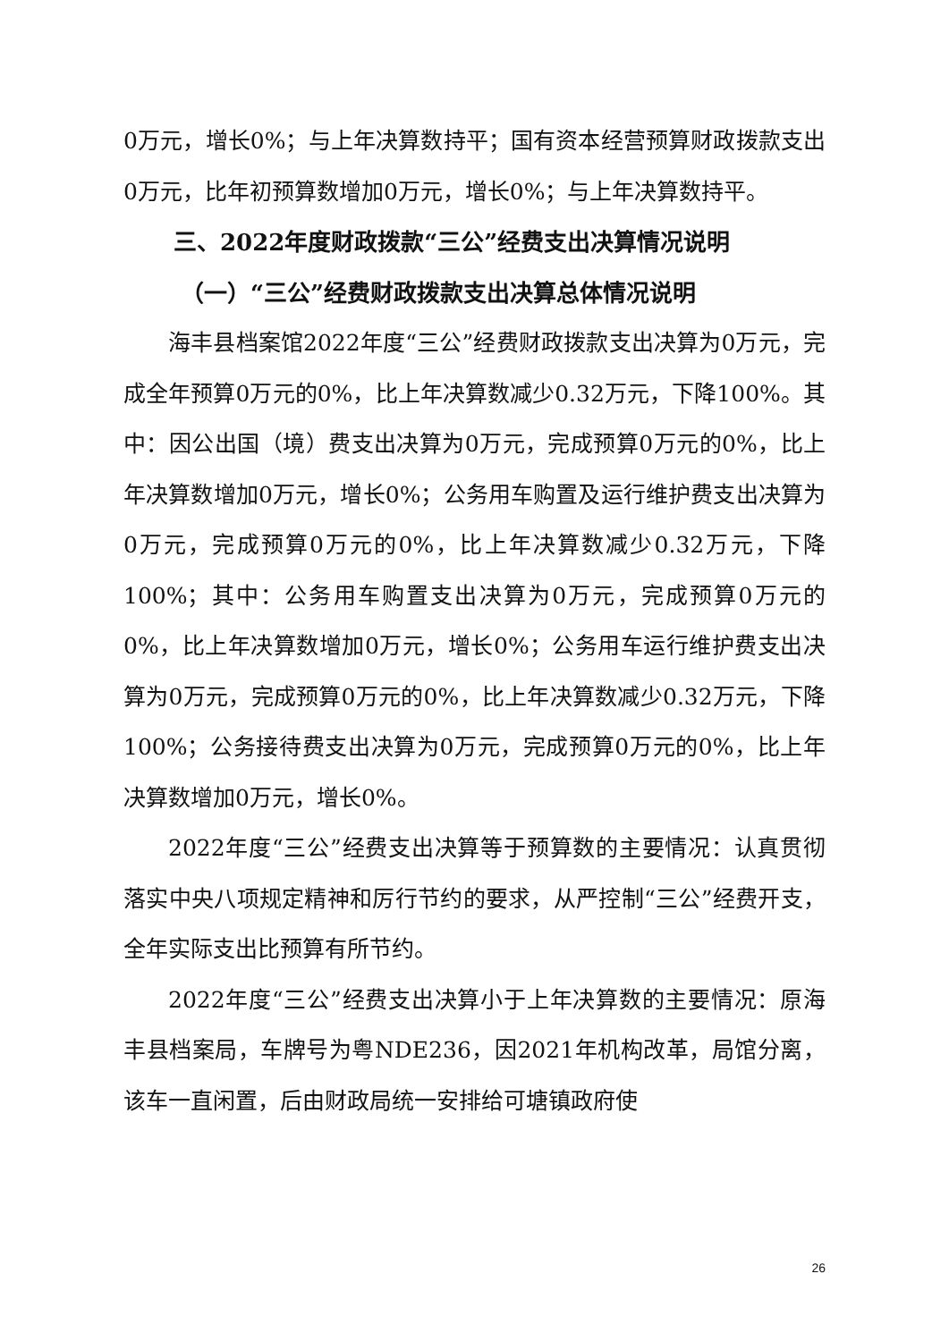0万元，增长0%；与上年决算数持平；国有资本经营预算财政拨款支出0万元，比年初预算数增加0万元，增长0%；与上年决算数持平。
三、2022年度财政拨款“三公”经费支出决算情况说明
（一）“三公”经费财政拨款支出决算总体情况说明
海丰县档案馆2022年度“三公”经费财政拨款支出决算为0万元，完成全年预算0万元的0%，比上年决算数减少0.32万元，下降100%。其中：因公出国（境）费支出决算为0万元，完成预算0万元的0%，比上年决算数增加0万元，增长0%；公务用车购置及运行维护费支出决算为0万元，完成预算0万元的0%，比上年决算数减少0.32万元，下降100%；其中：公务用车购置支出决算为0万元，完成预算0万元的0%，比上年决算数增加0万元，增长0%；公务用车运行维护费支出决算为0万元，完成预算0万元的0%，比上年决算数减少0.32万元，下降100%；公务接待费支出决算为0万元，完成预算0万元的0%，比上年决算数增加0万元，增长0%。
2022年度“三公”经费支出决算等于预算数的主要情况：认真贯彻落实中央八项规定精神和厉行节约的要求，从严控制“三公”经费开支，全年实际支出比预算有所节约。
2022年度“三公”经费支出决算小于上年决算数的主要情况：原海丰县档案局，车牌号为粤NDE236，因2021年机构改革，局馆分离，该车一直闲置，后由财政局统一安排给可塘镇政府使
26